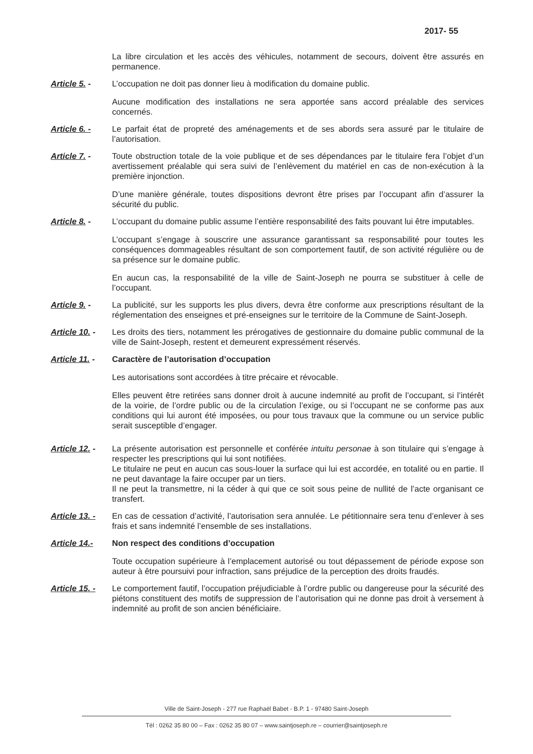2017- 55
La libre circulation et les accès des véhicules, notamment de secours, doivent être assurés en permanence.
Article 5. - L’occupation ne doit pas donner lieu à modification du domaine public.
Aucune modification des installations ne sera apportée sans accord préalable des services concernés.
Article 6. - Le parfait état de propreté des aménagements et de ses abords sera assuré par le titulaire de l’autorisation.
Article 7. - Toute obstruction totale de la voie publique et de ses dépendances par le titulaire fera l’objet d’un avertissement préalable qui sera suivi de l’enlèvement du matériel en cas de non-exécution à la première injonction.
D’une manière générale, toutes dispositions devront être prises par l’occupant afin d’assurer la sécurité du public.
Article 8. - L’occupant du domaine public assume l’entière responsabilité des faits pouvant lui être imputables.
L’occupant s’engage à souscrire une assurance garantissant sa responsabilité pour toutes les conséquences dommageables résultant de son comportement fautif, de son activité régulière ou de sa présence sur le domaine public.
En aucun cas, la responsabilité de la ville de Saint-Joseph ne pourra se substituer à celle de l’occupant.
Article 9. - La publicité, sur les supports les plus divers, devra être conforme aux prescriptions résultant de la réglementation des enseignes et pré-enseignes sur le territoire de la Commune de Saint-Joseph.
Article 10. -
Les droits des tiers, notamment les prérogatives de gestionnaire du domaine public communal de la ville de Saint-Joseph, restent et demeurent expressément réservés.
Article 11. -
Caractère de l’autorisation d’occupation
Les autorisations sont accordées à titre précaire et révocable.
Elles peuvent être retirées sans donner droit à aucune indemnité au profit de l’occupant, si l’intérêt de la voirie, de l’ordre public ou de la circulation l’exige, ou si l’occupant ne se conforme pas aux conditions qui lui auront été imposées, ou pour tous travaux que la commune ou un service public serait susceptible d’engager.
Article 12. -
La présente autorisation est personnelle et conférée intuitu personae à son titulaire qui s’engage à respecter les prescriptions qui lui sont notifiées.
Le titulaire ne peut en aucun cas sous-louer la surface qui lui est accordée, en totalité ou en partie. Il ne peut davantage la faire occuper par un tiers.
Il ne peut la transmettre, ni la céder à qui que ce soit sous peine de nullité de l’acte organisant ce transfert.
Article 13. -
En cas de cessation d’activité, l’autorisation sera annulée. Le pétitionnaire sera tenu d’enlever à ses frais et sans indemnité l’ensemble de ses installations.
Article 14.- Non respect des conditions d’occupation
Toute occupation supérieure à l’emplacement autorisé ou tout dépassement de période expose son auteur à être poursuivi pour infraction, sans préjudice de la perception des droits fraudés.
Article 15. -
Le comportement fautif, l’occupation préjudiciable à l’ordre public ou dangereuse pour la sécurité des piétons constituent des motifs de suppression de l’autorisation qui ne donne pas droit à versement à indemnité au profit de son ancien bénéficiaire.
Ville de Saint-Joseph - 277 rue Raphaël Babet - B.P. 1 - 97480 Saint-Joseph
Tél : 0262 35 80 00 – Fax : 0262 35 80 07 – www.saintjoseph.re – courrier@saintjoseph.re